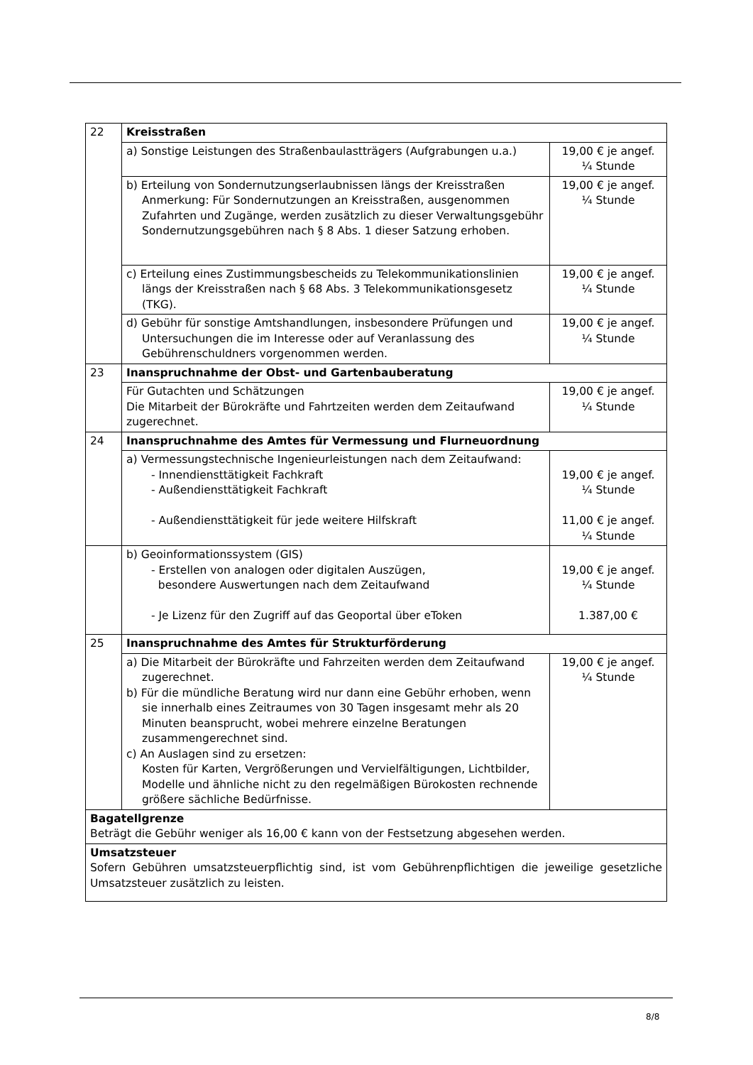| 22 | Kreisstraßen | |
| | a) Sonstige Leistungen des Straßenbaulastträgers (Aufgrabungen u.a.) | 19,00 € je angef. ¼ Stunde |
| | b) Erteilung von Sondernutzungserlaubnissen längs der Kreisstraßen Anmerkung: Für Sondernutzungen an Kreisstraßen, ausgenommen Zufahrten und Zugänge, werden zusätzlich zu dieser Verwaltungsgebühr Sondernutzungsgebühren nach § 8 Abs. 1 dieser Satzung erhoben. | 19,00 € je angef. ¼ Stunde |
| | c) Erteilung eines Zustimmungsbescheids zu Telekommunikationslinien längs der Kreisstraßen nach § 68 Abs. 3 Telekommunikationsgesetz (TKG). | 19,00 € je angef. ¼ Stunde |
| | d) Gebühr für sonstige Amtshandlungen, insbesondere Prüfungen und Untersuchungen die im Interesse oder auf Veranlassung des Gebührenschuldners vorgenommen werden. | 19,00 € je angef. ¼ Stunde |
| 23 | Inanspruchnahme der Obst- und Gartenbauberatung | |
| | Für Gutachten und Schätzungen Die Mitarbeit der Bürokräfte und Fahrtzeiten werden dem Zeitaufwand zugerechnet. | 19,00 € je angef. ¼ Stunde |
| 24 | Inanspruchnahme des Amtes für Vermessung und Flurneuordnung | |
| | a) Vermessungstechnische Ingenieurleistungen nach dem Zeitaufwand: - Innendiensttätigkeit Fachkraft - Außendiensttätigkeit Fachkraft - Außendiensttätigkeit für jede weitere Hilfskraft | 19,00 € je angef. ¼ Stunde 11,00 € je angef. ¼ Stunde |
| | b) Geoinformationssystem (GIS) - Erstellen von analogen oder digitalen Auszügen, besondere Auswertungen nach dem Zeitaufwand - Je Lizenz für den Zugriff auf das Geoportal über eToken | 19,00 € je angef. ¼ Stunde 1.387,00 € |
| 25 | Inanspruchnahme des Amtes für Strukturförderung | |
| | a) Die Mitarbeit der Bürokräfte und Fahrzeiten werden dem Zeitaufwand zugerechnet. b) Für die mündliche Beratung wird nur dann eine Gebühr erhoben, wenn sie innerhalb eines Zeitraumes von 30 Tagen insgesamt mehr als 20 Minuten beansprucht, wobei mehrere einzelne Beratungen zusammengerechnet sind. c) An Auslagen sind zu ersetzen: Kosten für Karten, Vergrößerungen und Vervielfältigungen, Lichtbilder, Modelle und ähnliche nicht zu den regelmäßigen Bürokosten rechnende größere sächliche Bedürfnisse. | 19,00 € je angef. ¼ Stunde |
| Bagatellgrenze Beträgt die Gebühr weniger als 16,00 € kann von der Festsetzung abgesehen werden. | | |
| Umsatzsteuer Sofern Gebühren umsatzsteuerpflichtig sind, ist vom Gebührenpflichtigen die jeweilige gesetzliche Umsatzsteuer zusätzlich zu leisten. | | |
8/8